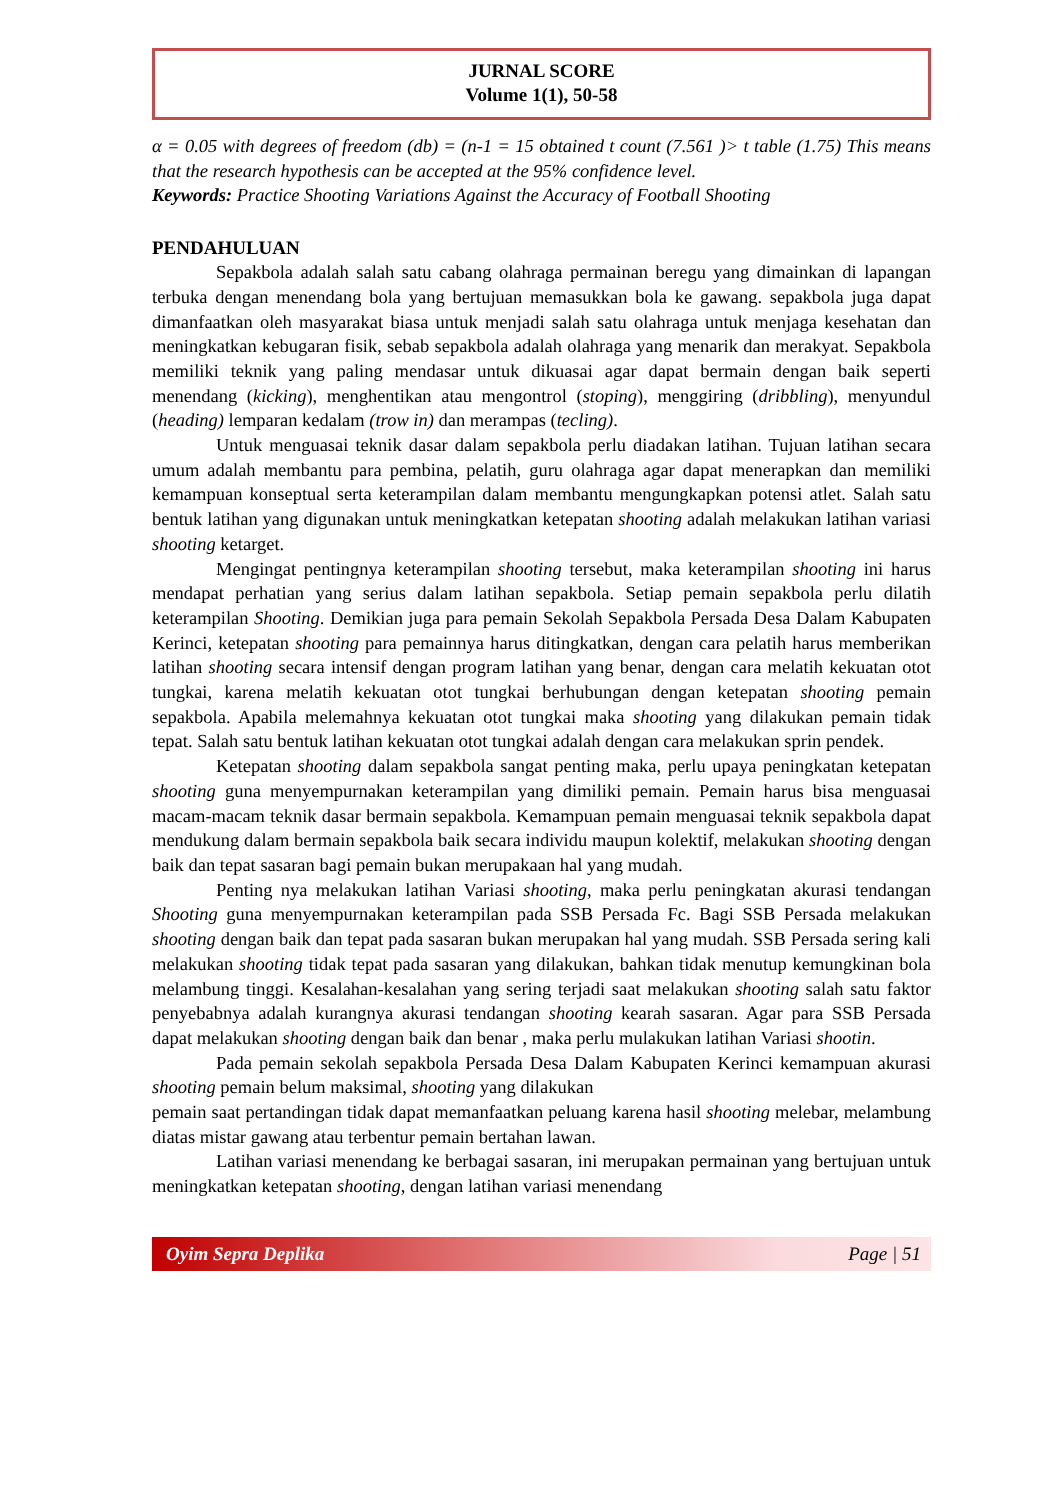JURNAL SCORE
Volume 1(1), 50-58
α = 0.05 with degrees of freedom (db) = (n-1 = 15 obtained t count (7.561 )> t table (1.75) This means that the research hypothesis can be accepted at the 95% confidence level.
Keywords: Practice Shooting Variations Against the Accuracy of Football Shooting
PENDAHULUAN
Sepakbola adalah salah satu cabang olahraga permainan beregu yang dimainkan di lapangan terbuka dengan menendang bola yang bertujuan memasukkan bola ke gawang. sepakbola juga dapat dimanfaatkan oleh masyarakat biasa untuk menjadi salah satu olahraga untuk menjaga kesehatan dan meningkatkan kebugaran fisik, sebab sepakbola adalah olahraga yang menarik dan merakyat. Sepakbola memiliki teknik yang paling mendasar untuk dikuasai agar dapat bermain dengan baik seperti menendang (kicking), menghentikan atau mengontrol (stoping), menggiring (dribbling), menyundul (heading) lemparan kedalam (trow in) dan merampas (tecling).
Untuk menguasai teknik dasar dalam sepakbola perlu diadakan latihan. Tujuan latihan secara umum adalah membantu para pembina, pelatih, guru olahraga agar dapat menerapkan dan memiliki kemampuan konseptual serta keterampilan dalam membantu mengungkapkan potensi atlet. Salah satu bentuk latihan yang digunakan untuk meningkatkan ketepatan shooting adalah melakukan latihan variasi shooting ketarget.
Mengingat pentingnya keterampilan shooting tersebut, maka keterampilan shooting ini harus mendapat perhatian yang serius dalam latihan sepakbola. Setiap pemain sepakbola perlu dilatih keterampilan Shooting. Demikian juga para pemain Sekolah Sepakbola Persada Desa Dalam Kabupaten Kerinci, ketepatan shooting para pemainnya harus ditingkatkan, dengan cara pelatih harus memberikan latihan shooting secara intensif dengan program latihan yang benar, dengan cara melatih kekuatan otot tungkai, karena melatih kekuatan otot tungkai berhubungan dengan ketepatan shooting pemain sepakbola. Apabila melemahnya kekuatan otot tungkai maka shooting yang dilakukan pemain tidak tepat. Salah satu bentuk latihan kekuatan otot tungkai adalah dengan cara melakukan sprin pendek.
Ketepatan shooting dalam sepakbola sangat penting maka, perlu upaya peningkatan ketepatan shooting guna menyempurnakan keterampilan yang dimiliki pemain. Pemain harus bisa menguasai macam-macam teknik dasar bermain sepakbola. Kemampuan pemain menguasai teknik sepakbola dapat mendukung dalam bermain sepakbola baik secara individu maupun kolektif, melakukan shooting dengan baik dan tepat sasaran bagi pemain bukan merupakaan hal yang mudah.
Penting nya melakukan latihan Variasi shooting, maka perlu peningkatan akurasi tendangan Shooting guna menyempurnakan keterampilan pada SSB Persada Fc. Bagi SSB Persada melakukan shooting dengan baik dan tepat pada sasaran bukan merupakan hal yang mudah. SSB Persada sering kali melakukan shooting tidak tepat pada sasaran yang dilakukan, bahkan tidak menutup kemungkinan bola melambung tinggi. Kesalahan-kesalahan yang sering terjadi saat melakukan shooting salah satu faktor penyebabnya adalah kurangnya akurasi tendangan shooting kearah sasaran. Agar para SSB Persada dapat melakukan shooting dengan baik dan benar , maka perlu mulakukan latihan Variasi shootin.
Pada pemain sekolah sepakbola Persada Desa Dalam Kabupaten Kerinci kemampuan akurasi shooting pemain belum maksimal, shooting yang dilakukan
pemain saat pertandingan tidak dapat memanfaatkan peluang karena hasil shooting melebar, melambung diatas mistar gawang atau terbentur pemain bertahan lawan.
Latihan variasi menendang ke berbagai sasaran, ini merupakan permainan yang bertujuan untuk meningkatkan ketepatan shooting, dengan latihan variasi menendang
Oyim Sepra Deplika Page | 51